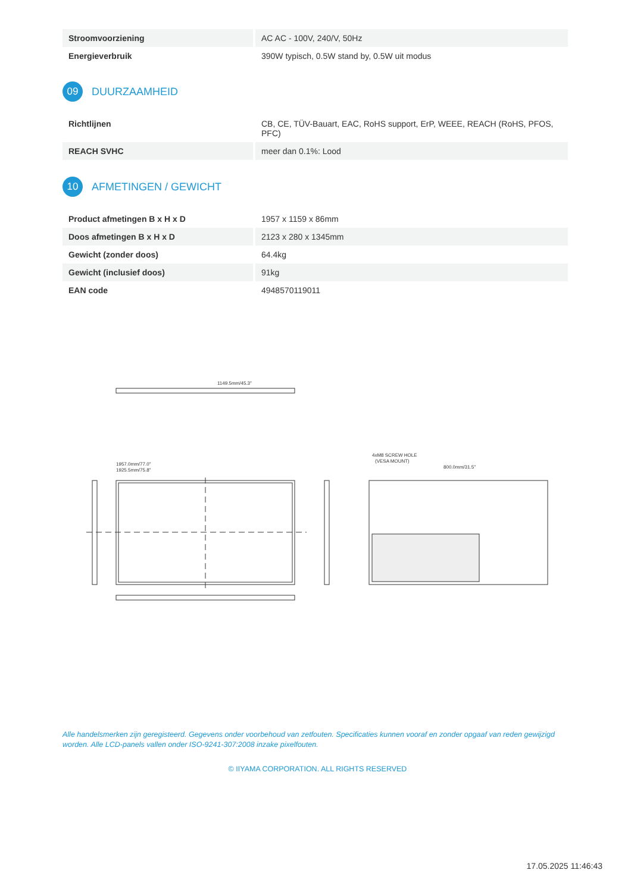| Stroomvoorziening | AC AC - 100V, 240/V, 50Hz |
| Energieverbruik | 390W typisch, 0.5W stand by, 0.5W uit modus |
09 DUURZAAMHEID
| Richtlijnen | CB, CE, TÜV-Bauart, EAC, RoHS support, ErP, WEEE, REACH (RoHS, PFOS, PFC) |
| REACH SVHC | meer dan 0.1%: Lood |
10 AFMETINGEN / GEWICHT
| Product afmetingen B x H x D | 1957 x 1159 x 86mm |
| Doos afmetingen B x H x D | 2123 x 280 x 1345mm |
| Gewicht (zonder doos) | 64.4kg |
| Gewicht (inclusief doos) | 91kg |
| EAN code | 4948570119011 |
1149.5mm/45.3"
1957.0mm/77.0"
1925.5mm/75.8"
4xM8 SCREW HOLE
(VESA MOUNT)
800.0mm/31.5"
Alle handelsmerken zijn geregisteerd. Gegevens onder voorbehoud van zetfouten. Specificaties kunnen vooraf en zonder opgaaf van reden gewijzigd worden. Alle LCD-panels vallen onder ISO-9241-307:2008 inzake pixelfouten.
© IIYAMA CORPORATION. ALL RIGHTS RESERVED
17.05.2025 11:46:43